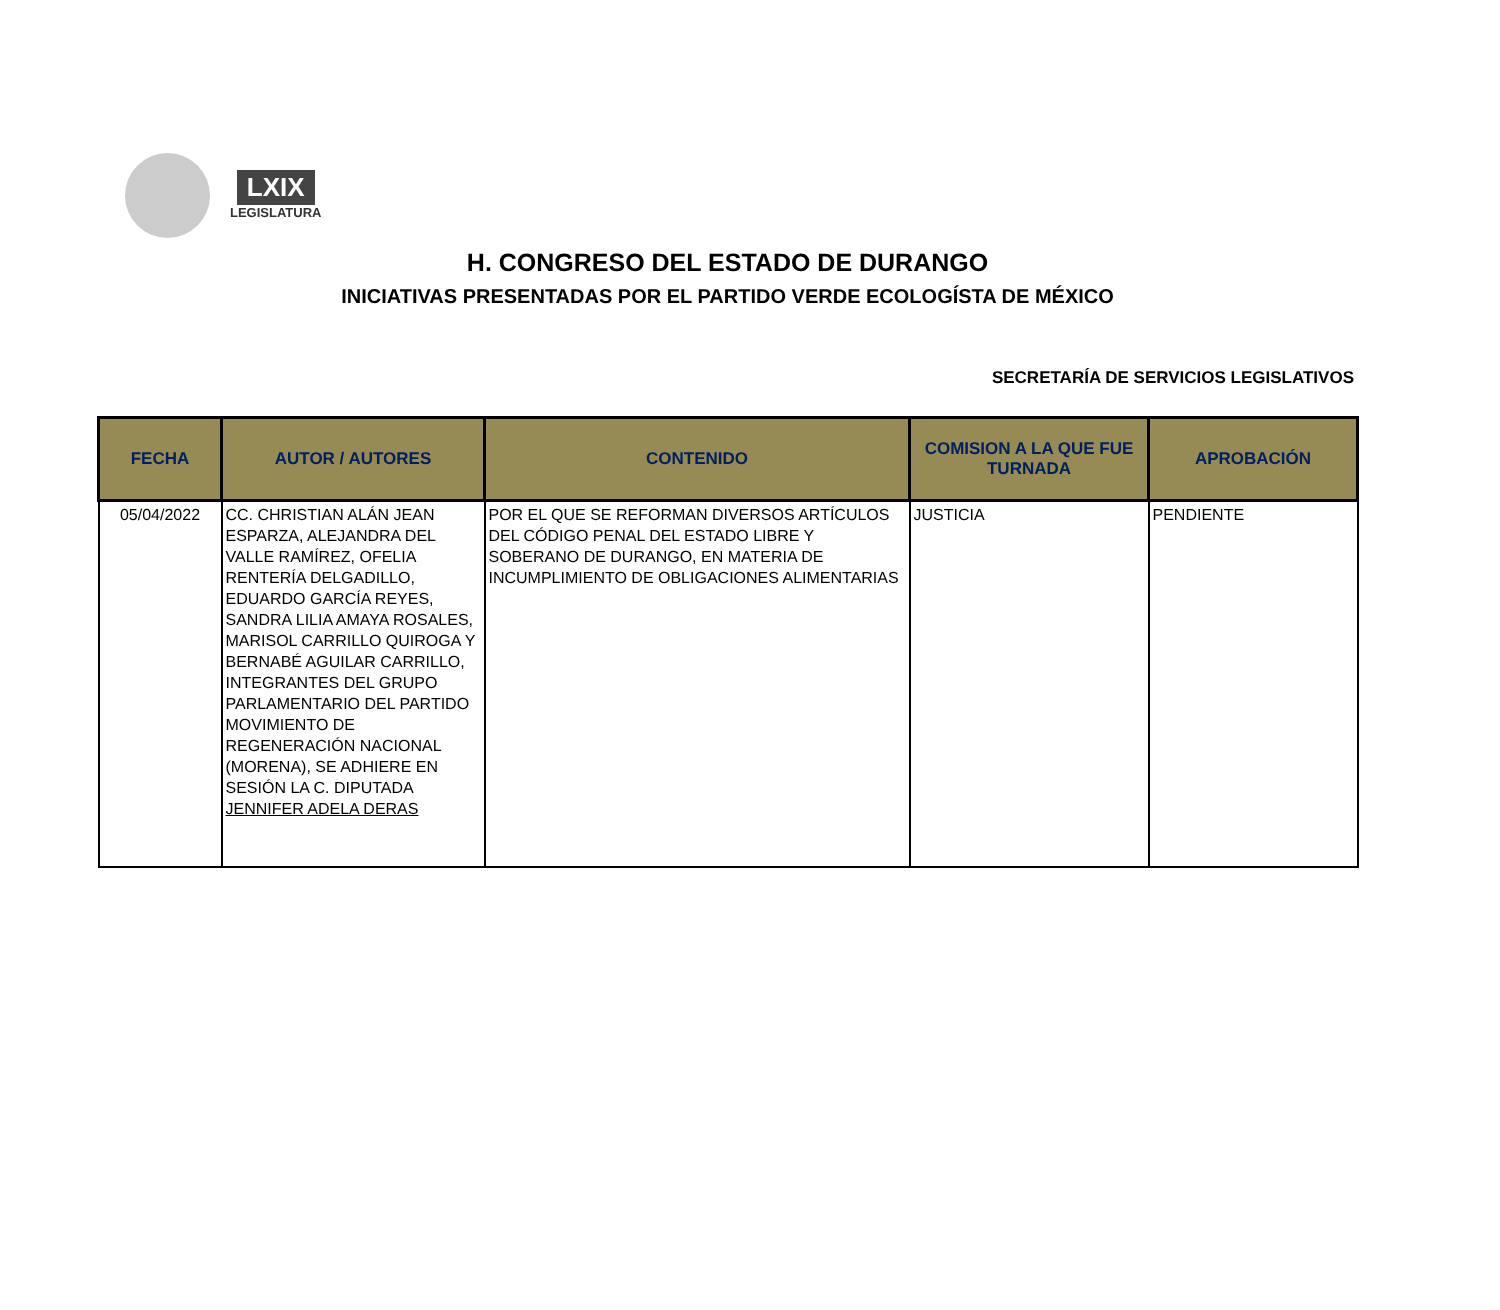LXIX
LEGISLATURA
H. CONGRESO DEL ESTADO DE DURANGO
INICIATIVAS PRESENTADAS POR EL PARTIDO VERDE ECOLOGÍSTA DE MÉXICO
SECRETARÍA DE SERVICIOS LEGISLATIVOS
| FECHA | AUTOR / AUTORES | CONTENIDO | COMISION A LA QUE FUE TURNADA | APROBACIÓN |
| --- | --- | --- | --- | --- |
| 05/04/2022 | CC. CHRISTIAN ALÁN JEAN ESPARZA, ALEJANDRA DEL VALLE RAMÍREZ, OFELIA RENTERÍA DELGADILLO, EDUARDO GARCÍA REYES, SANDRA LILIA AMAYA ROSALES, MARISOL CARRILLO QUIROGA Y BERNABÉ AGUILAR CARRILLO, INTEGRANTES DEL GRUPO PARLAMENTARIO DEL PARTIDO MOVIMIENTO DE REGENERACIÓN NACIONAL (MORENA), SE ADHIERE EN SESIÓN LA C. DIPUTADA JENNIFER ADELA DERAS | POR EL QUE SE REFORMAN DIVERSOS ARTÍCULOS DEL CÓDIGO PENAL DEL ESTADO LIBRE Y SOBERANO DE DURANGO, EN MATERIA DE INCUMPLIMIENTO DE OBLIGACIONES ALIMENTARIAS | JUSTICIA | PENDIENTE |